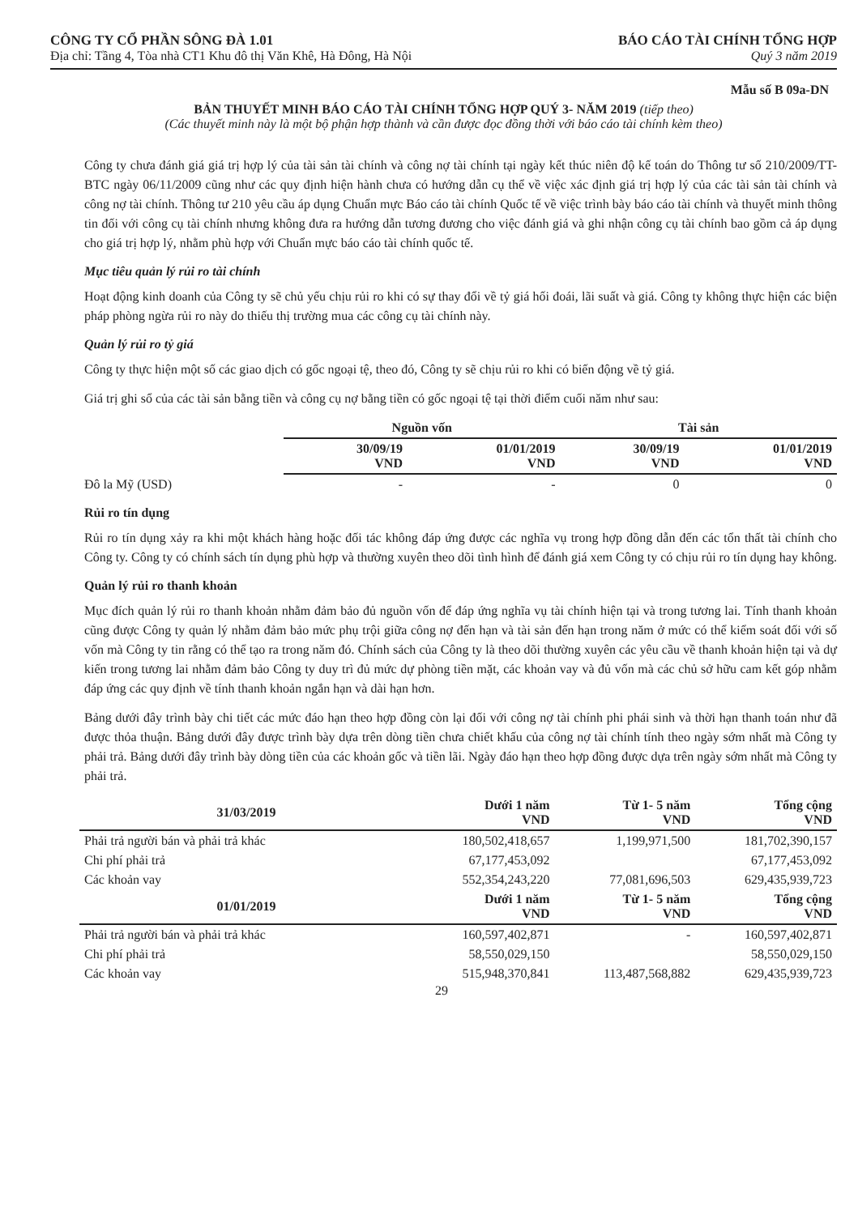CÔNG TY CỔ PHẦN SÔNG ĐÀ 1.01
Địa chỉ: Tầng 4, Tòa nhà CT1 Khu đô thị Văn Khê, Hà Đông, Hà Nội
BÁO CÁO TÀI CHÍNH TỔNG HỢP
Quý 3 năm 2019
Mẫu số B 09a-DN
BẢN THUYẾT MINH BÁO CÁO TÀI CHÍNH TỔNG HỢP QUÝ 3- NĂM 2019 (tiếp theo)
(Các thuyết minh này là một bộ phận hợp thành và cần được đọc đồng thời với báo cáo tài chính kèm theo)
Công ty chưa đánh giá giá trị hợp lý của tài sản tài chính và công nợ tài chính tại ngày kết thúc niên độ kế toán do Thông tư số 210/2009/TT-BTC ngày 06/11/2009 cũng như các quy định hiện hành chưa có hướng dẫn cụ thể về việc xác định giá trị hợp lý của các tài sản tài chính và công nợ tài chính. Thông tư 210 yêu cầu áp dụng Chuẩn mực Báo cáo tài chính Quốc tế về việc trình bày báo cáo tài chính và thuyết minh thông tin đối với công cụ tài chính nhưng không đưa ra hướng dẫn tương đương cho việc đánh giá và ghi nhận công cụ tài chính bao gồm cả áp dụng cho giá trị hợp lý, nhằm phù hợp với Chuẩn mực báo cáo tài chính quốc tế.
Mục tiêu quản lý rủi ro tài chính
Hoạt động kinh doanh của Công ty sẽ chủ yếu chịu rủi ro khi có sự thay đổi về tỷ giá hối đoái, lãi suất và giá. Công ty không thực hiện các biện pháp phòng ngừa rủi ro này do thiếu thị trường mua các công cụ tài chính này.
Quản lý rủi ro tỷ giá
Công ty thực hiện một số các giao dịch có gốc ngoại tệ, theo đó, Công ty sẽ chịu rủi ro khi có biến động về tỷ giá.
Giá trị ghi sổ của các tài sản bằng tiền và công cụ nợ bằng tiền có gốc ngoại tệ tại thời điểm cuối năm như sau:
| | Nguồn vốn | | Tài sản | |
| --- | --- | --- | --- | --- |
| | 30/09/19 VND | 01/01/2019 VND | 30/09/19 VND | 01/01/2019 VND |
| Đô la Mỹ (USD) | - | - | 0 | 0 |
Rủi ro tín dụng
Rủi ro tín dụng xảy ra khi một khách hàng hoặc đối tác không đáp ứng được các nghĩa vụ trong hợp đồng dẫn đến các tổn thất tài chính cho Công ty. Công ty có chính sách tín dụng phù hợp và thường xuyên theo dõi tình hình để đánh giá xem Công ty có chịu rủi ro tín dụng hay không.
Quản lý rủi ro thanh khoản
Mục đích quản lý rủi ro thanh khoản nhằm đảm bảo đủ nguồn vốn để đáp ứng nghĩa vụ tài chính hiện tại và trong tương lai. Tính thanh khoản cũng được Công ty quản lý nhằm đảm bảo mức phụ trội giữa công nợ đến hạn và tài sản đến hạn trong năm ở mức có thể kiểm soát đối với số vốn mà Công ty tin rằng có thể tạo ra trong năm đó. Chính sách của Công ty là theo dõi thường xuyên các yêu cầu về thanh khoản hiện tại và dự kiến trong tương lai nhằm đảm bảo Công ty duy trì đủ mức dự phòng tiền mặt, các khoản vay và đủ vốn mà các chủ sở hữu cam kết góp nhằm đáp ứng các quy định về tính thanh khoản ngắn hạn và dài hạn hơn.
Bảng dưới đây trình bày chi tiết các mức đáo hạn theo hợp đồng còn lại đối với công nợ tài chính phi phái sinh và thời hạn thanh toán như đã được thỏa thuận. Bảng dưới đây được trình bày dựa trên dòng tiền chưa chiết khấu của công nợ tài chính tính theo ngày sớm nhất mà Công ty phải trả. Bảng dưới đây trình bày dòng tiền của các khoản gốc và tiền lãi. Ngày đáo hạn theo hợp đồng được dựa trên ngày sớm nhất mà Công ty phải trả.
| 31/03/2019 | Dưới 1 năm VND | Từ 1- 5 năm VND | Tổng cộng VND |
| --- | --- | --- | --- |
| Phải trả người bán và phải trả khác | 180,502,418,657 | 1,199,971,500 | 181,702,390,157 |
| Chi phí phải trả | 67,177,453,092 | | 67,177,453,092 |
| Các khoản vay | 552,354,243,220 | 77,081,696,503 | 629,435,939,723 |
| 01/01/2019 | Dưới 1 năm VND | Từ 1- 5 năm VND | Tổng cộng VND |
| Phải trả người bán và phải trả khác | 160,597,402,871 | - | 160,597,402,871 |
| Chi phí phải trả | 58,550,029,150 | | 58,550,029,150 |
| Các khoản vay | 515,948,370,841 | 113,487,568,882 | 629,435,939,723 |
29